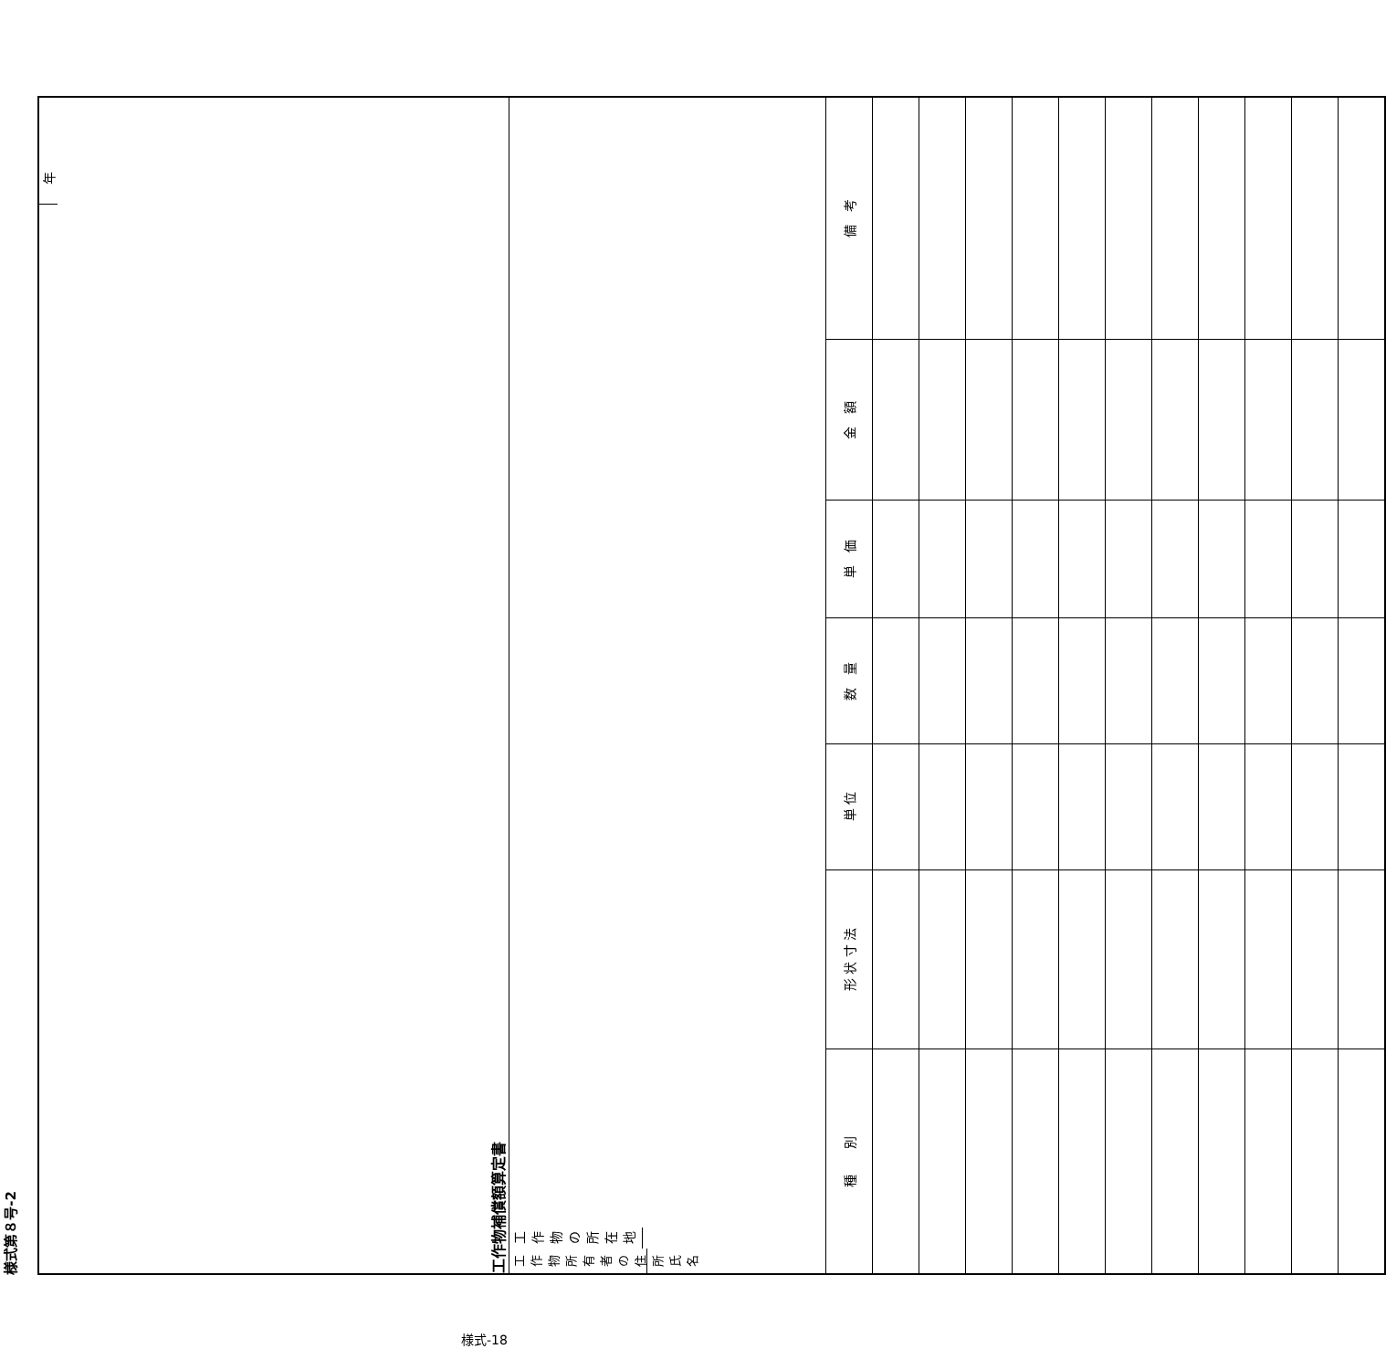様式第８号-2
| 工作物補償額算定書 年 | | | | | | |
| 工 作 物 所 有 者 の 住 所 氏 名 工作物の所在地 | | | | | | |
| 種 別 | 形 状 寸 法 | 単 位 | 数 量 | 単 価 | 金 額 | 備 考 |
様式-18